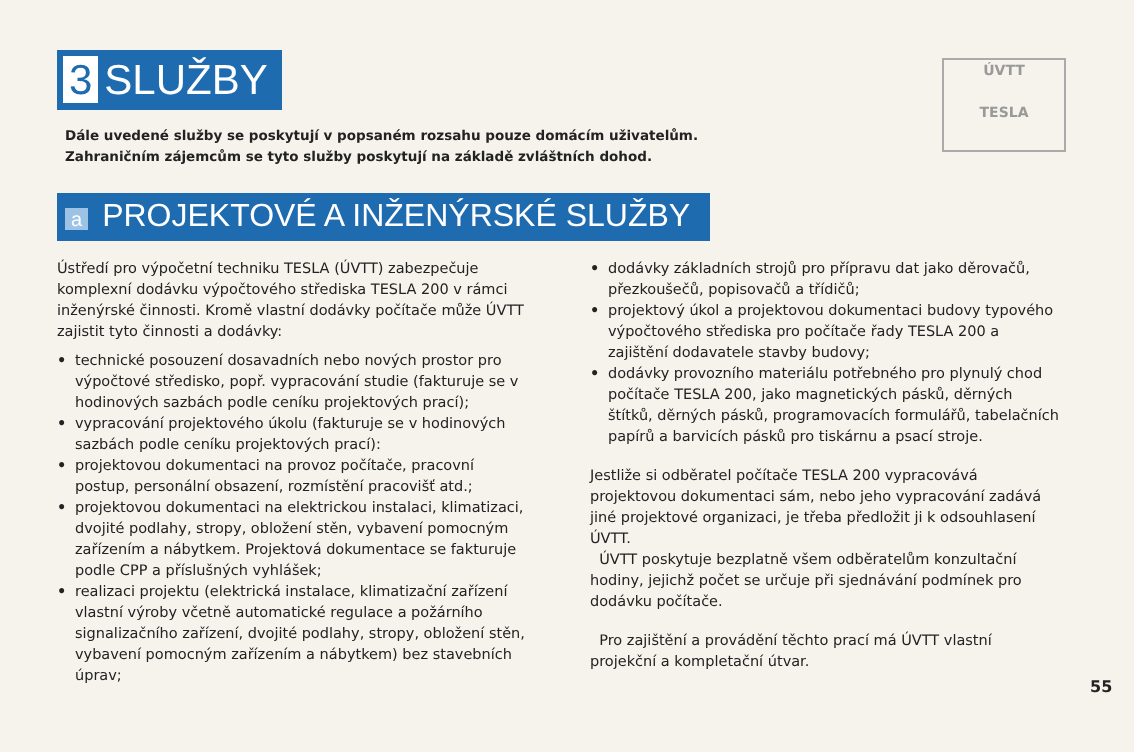3 SLUŽBY
ÚVTT
TESLA
Dále uvedené služby se poskytují v popsaném rozsahu pouze domácím uživatelům.
Zahraničním zájemcům se tyto služby poskytují na základě zvláštních dohod.
a PROJEKTOVÉ A INŽENÝRSKÉ SLUŽBY
Ústředí pro výpočetní techniku TESLA (ÚVTT) zabezpečuje komplexní dodávku výpočtového střediska TESLA 200 v rámci inženýrské činnosti. Kromě vlastní dodávky počítače může ÚVTT zajistit tyto činnosti a dodávky:
• technické posouzení dosavadních nebo nových prostor pro výpočtové středisko, popř. vypracování studie (fakturuje se v hodinových sazbách podle ceníku projektových prací);
• vypracování projektového úkolu (fakturuje se v hodinových sazbách podle ceníku projektových prací):
• projektovou dokumentaci na provoz počítače, pracovní postup, personální obsazení, rozmístění pracovišť atd.;
• projektovou dokumentaci na elektrickou instalaci, klimatizaci, dvojité podlahy, stropy, obložení stěn, vybavení pomocným zařízením a nábytkem. Projektová dokumentace se fakturuje podle CPP a příslušných vyhlášek;
• realizaci projektu (elektrická instalace, klimatizační zařízení vlastní výroby včetně automatické regulace a požárního signalizačního zařízení, dvojité podlahy, stropy, obložení stěn, vybavení pomocným zařízením a nábytkem) bez stavebních úprav;
• dodávky základních strojů pro přípravu dat jako děrovačů, přezkoušečů, popisovačů a třídičů;
• projektový úkol a projektovou dokumentaci budovy typového výpočtového střediska pro počítače řady TESLA 200 a zajištění dodavatele stavby budovy;
• dodávky provozního materiálu potřebného pro plynulý chod počítače TESLA 200, jako magnetických pásků, děrných štítků, děrných pásků, programovacích formulářů, tabelačních papírů a barvicích pásků pro tiskárnu a psací stroje.
Jestliže si odběratel počítače TESLA 200 vypracovává projektovou dokumentaci sám, nebo jeho vypracování zadává jiné projektové organizaci, je třeba předložit ji k odsouhlasení ÚVTT.
ÚVTT poskytuje bezplatně všem odběratelům konzultační hodiny, jejichž počet se určuje při sjednávání podmínek pro dodávku počítače.
Pro zajištění a provádění těchto prací má ÚVTT vlastní projekční a kompletační útvar.
55